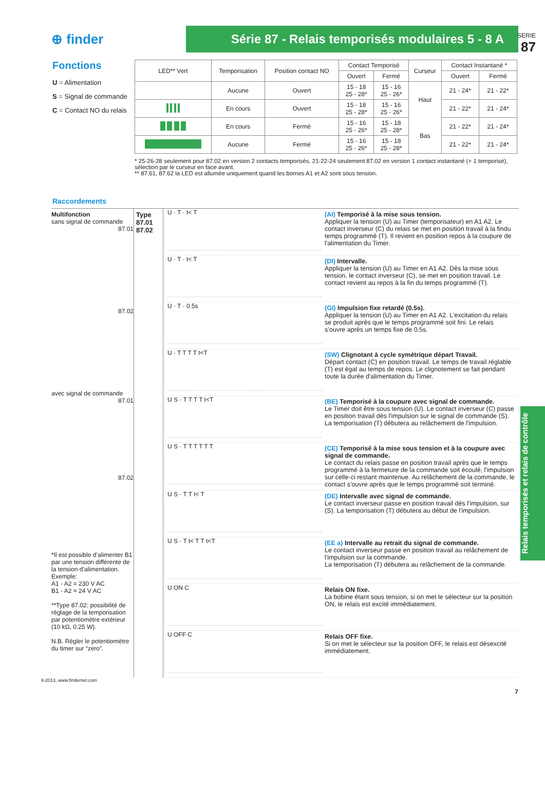SERIE
87
⊕ finder
Série 87 - Relais temporisés modulaires 5 - 8 A
Fonctions
U = Alimentation
S = Signal de commande
C = Contact NO du relais
| LED** Vert | Temporisation | Position contact NO | Contact Temporisé | | Curseur | Contact Instantané * | |
| --- | --- | --- | --- | --- | --- | --- | --- |
| | | | Ouvert | Fermé | | Ouvert | Fermé |
| | Aucune | Ouvert | 15 - 18 25 - 28* | 15 - 16 25 - 26* | Haut Bas | 21 - 24* | 21 - 22* |
| | En cours | Ouvert | 15 - 18 25 - 28* | 15 - 16 25 - 26* | | 21 - 22* | 21 - 24* |
| | En cours | Fermé | 15 - 16 25 - 26* | 15 - 18 25 - 28* | | 21 - 22* | 21 - 24* |
| | Aucune | Fermé | 15 - 16 25 - 26* | 15 - 18 25 - 28* | | 21 - 22* | 21 - 24* |
* 25-26-28 seulement pour 87.02 en version 2 contacts temporisés. 21-22-24 seulement 87.02 en version 1 contact instantané (+ 1 temporisé), sélection par le curseur en face avant.
** 87.61, 87.62 la LED est allumée uniquement quand les bornes A1 et A2 sont sous tension.
Raccordements
Multifonction
sans signal de commande
87.01
87.02
avec signal de commande
87.01
87.02
*Il est possible d’alimenter B1 par une tension différente de la tension d’alimentation.
Exemple:
A1 - A2 = 230 V AC
B1 - A2 = 24 V AC
**Type 87.02: possibilité de réglage de la temporisation par potentiomètre extérieur (10 kΩ, 0.25 W).
N.B. Régler le potentiomètre du timer sur “zero”.
Type
87.01
87.02
U · T · t< T
(AI) Temporisé à la mise sous tension.
Appliquer la tension (U) au Timer (temporisateur) en A1 A2. Le contact inverseur (C) du relais se met en position travail à la findu temps programmé (T). Il revient en position repos à la coupure de l'alimentation du Timer.
U · T · t< T
(DI) Intervalle.
Appliquer la tension (U) au Timer en A1 A2. Dès la mise sous tension, le contact inverseur (C), se met en position travail. Le contact revient au repos à la fin du temps programmé (T).
U · T · 0.5s
(GI) Impulsion fixe retardé (0.5s).
Appliquer la tension (U) au Timer en A1 A2. L'excitation du relais se produit après que le temps programmé soit fini. Le relais s’ouvre après un temps fixe de 0.5s.
U · T T T T t<T
(SW) Clignotant à cycle symétrique départ Travail.
Départ contact (C) en position travail. Le temps de travail réglable (T) est égal au temps de repos. Le clignotement se fait pendant toute la durée d'alimentation du Timer.
U S · T T T T t<T
(BE) Temporisé à la coupure avec signal de commande.
Le Timer doit être sous tension (U). Le contact inverseur (C) passe en position travail dès l'impulsion sur le signal de commande (S). La temporisation (T) débutera au relâchement de l'impulsion.
U S · T T T T T T
(CE) Temporisé à la mise sous tension et à la coupure avec signal de commande.
Le contact du relais passe en position travail après que le temps programmé à la fermeture de la commande soit écoulé, l'impulsion sur celle-ci restant maintenue. Au relâchement de la commande, le contact s'ouvre après que le temps programmé soit terminé.
U S · T T t< T
(DE) Intervalle avec signal de commande.
Le contact inverseur passe en position travail dès l'impulsion, sur (S). La temporisation (T) débutera au début de l'impulsion.
U S · T t< T T t<T
(EE a) Intervalle au retrait du signal de commande.
Le contact inverseur passe en position travail au relâchement de l'impulsion sur la commande.
La temporisation (T) débutera au relâchement de la commande.
U ON C
Relais ON fixe.
La bobine étant sous tension, si on met le sélecteur sur la position ON, le relais est excité immédiatement.
U OFF C
Relais OFF fixe.
Si on met le sélecteur sur la position OFF, le relais est désexcité immédiatement.
Relais temporisés et relais de contrôle
II-2013, www.findernet.com
7